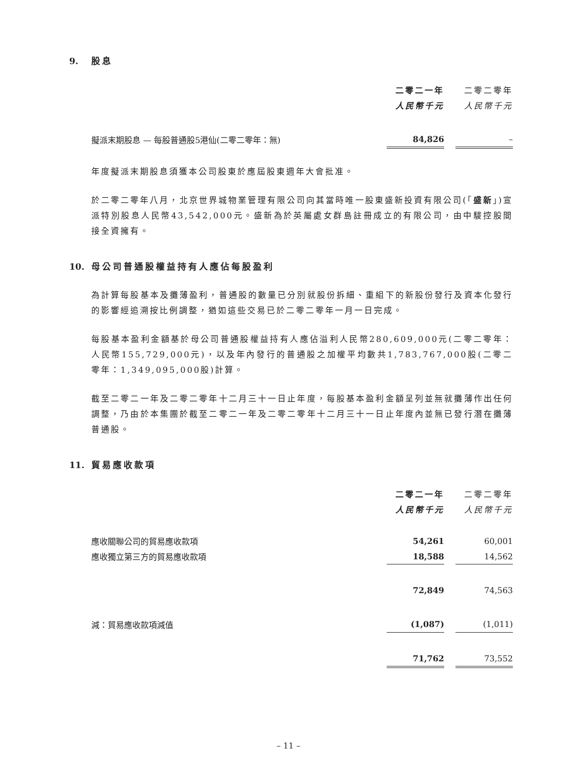9. 股息
| | 二零二一年 | | 二零二零年 |
| | 人民幣千元 | | 人民幣千元 |
| 擬派末期股息 — 每股普通股5港仙(二零二零年：無) | 84,826 | | – |
年度擬派末期股息須獲本公司股東於應屆股東週年大會批准。
於二零二零年八月，北京世界城物業管理有限公司向其當時唯一股東盛新投資有限公司(「盛新」)宣派特別股息人民幣43,542,000元。盛新為於英屬處女群島註冊成立的有限公司，由中駿控股間接全資擁有。
10. 母公司普通股權益持有人應佔每股盈利
為計算每股基本及攤薄盈利，普通股的數量已分別就股份拆細、重組下的新股份發行及資本化發行的影響經追溯按比例調整，猶如這些交易已於二零二零年一月一日完成。
每股基本盈利金額基於母公司普通股權益持有人應佔溢利人民幣280,609,000元(二零二零年：人民幣155,729,000元)，以及年內發行的普通股之加權平均數共1,783,767,000股(二零二零年：1,349,095,000股)計算。
截至二零二一年及二零二零年十二月三十一日止年度，每股基本盈利金額呈列並無就攤薄作出任何調整，乃由於本集團於截至二零二一年及二零二零年十二月三十一日止年度內並無已發行潛在攤薄普通股。
11. 貿易應收款項
| | 二零二一年 | | 二零二零年 |
| | 人民幣千元 | | 人民幣千元 |
| 應收關聯公司的貿易應收款項 | 54,261 | | 60,001 |
| 應收獨立第三方的貿易應收款項 | 18,588 | | 14,562 |
| | 72,849 | | 74,563 |
| 減：貿易應收款項減值 | (1,087) | | (1,011) |
| | 71,762 | | 73,552 |
– 11 –